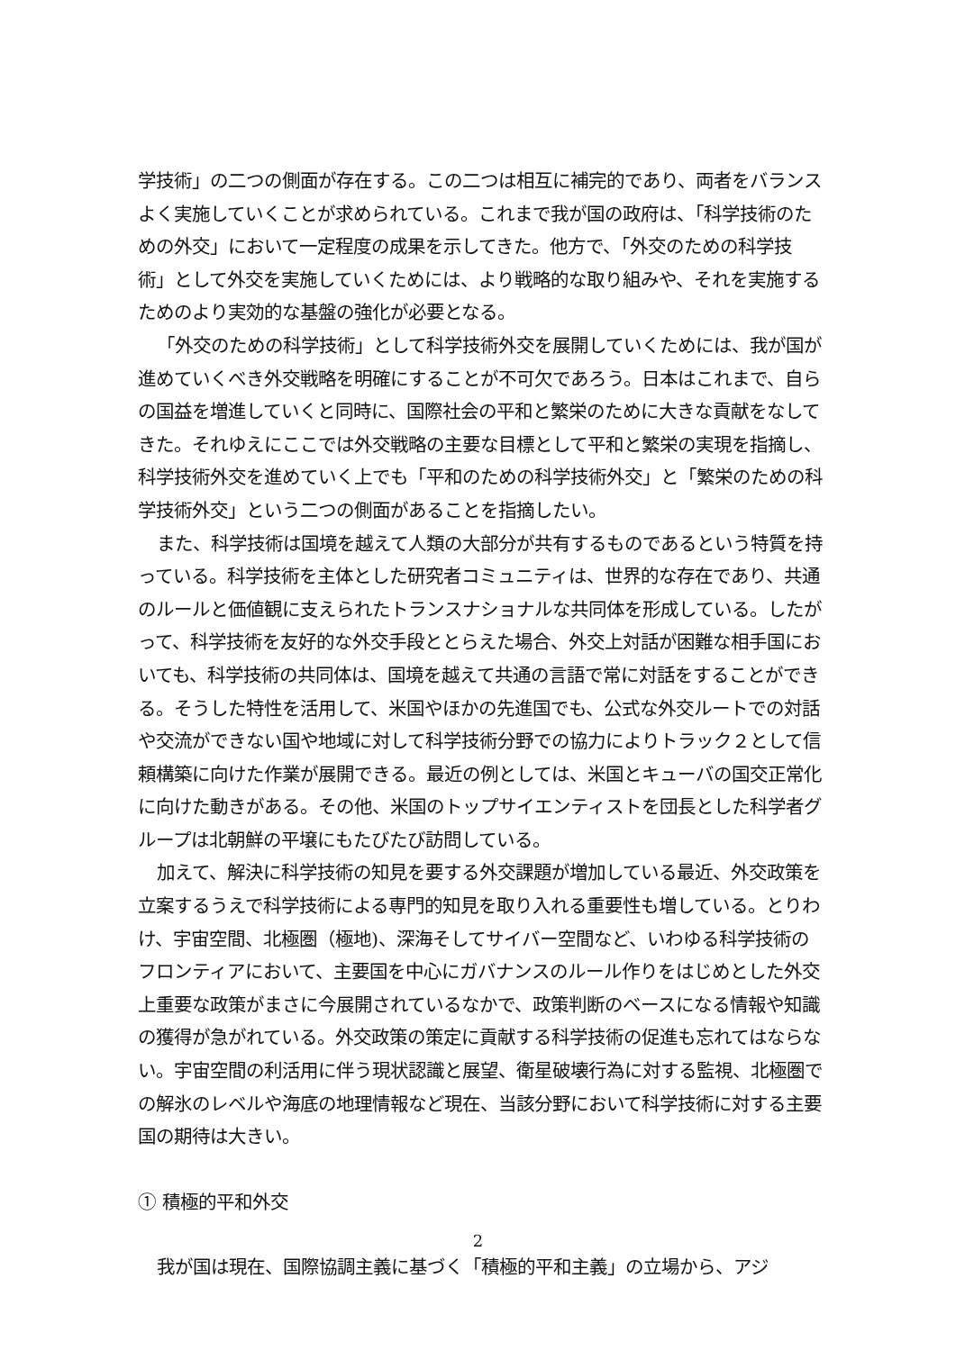学技術」の二つの側面が存在する。この二つは相互に補完的であり、両者をバランスよく実施していくことが求められている。これまで我が国の政府は、「科学技術のための外交」において一定程度の成果を示してきた。他方で、「外交のための科学技術」として外交を実施していくためには、より戦略的な取り組みや、それを実施するためのより実効的な基盤の強化が必要となる。
「外交のための科学技術」として科学技術外交を展開していくためには、我が国が進めていくべき外交戦略を明確にすることが不可欠であろう。日本はこれまで、自らの国益を増進していくと同時に、国際社会の平和と繁栄のために大きな貢献をなしてきた。それゆえにここでは外交戦略の主要な目標として平和と繁栄の実現を指摘し、科学技術外交を進めていく上でも「平和のための科学技術外交」と「繁栄のための科学技術外交」という二つの側面があることを指摘したい。
また、科学技術は国境を越えて人類の大部分が共有するものであるという特質を持っている。科学技術を主体とした研究者コミュニティは、世界的な存在であり、共通のルールと価値観に支えられたトランスナショナルな共同体を形成している。したがって、科学技術を友好的な外交手段ととらえた場合、外交上対話が困難な相手国においても、科学技術の共同体は、国境を越えて共通の言語で常に対話をすることができる。そうした特性を活用して、米国やほかの先進国でも、公式な外交ルートでの対話や交流ができない国や地域に対して科学技術分野での協力によりトラック２として信頼構築に向けた作業が展開できる。最近の例としては、米国とキューバの国交正常化に向けた動きがある。その他、米国のトップサイエンティストを団長とした科学者グループは北朝鮮の平壌にもたびたび訪問している。
加えて、解決に科学技術の知見を要する外交課題が増加している最近、外交政策を立案するうえで科学技術による専門的知見を取り入れる重要性も増している。とりわけ、宇宙空間、北極圏（極地)、深海そしてサイバー空間など、いわゆる科学技術のフロンティアにおいて、主要国を中心にガバナンスのルール作りをはじめとした外交上重要な政策がまさに今展開されているなかで、政策判断のベースになる情報や知識の獲得が急がれている。外交政策の策定に貢献する科学技術の促進も忘れてはならない。宇宙空間の利活用に伴う現状認識と展望、衛星破壊行為に対する監視、北極圏での解氷のレベルや海底の地理情報など現在、当該分野において科学技術に対する主要国の期待は大きい。
① 積極的平和外交
我が国は現在、国際協調主義に基づく「積極的平和主義」の立場から、アジ
2